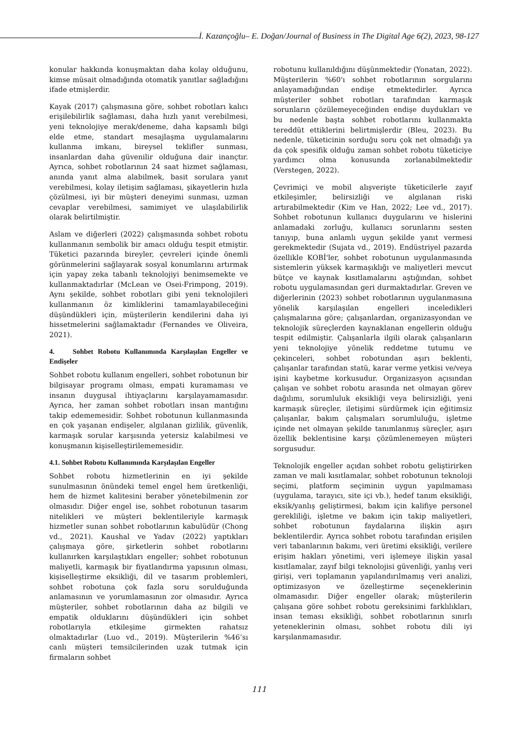İ. Kazançoğlu– E. Doğan/Journal of Business in The Digital Age 6(2), 2023, 98-127
konular hakkında konuşmaktan daha kolay olduğunu, kimse müsait olmadığında otomatik yanıtlar sağladığını ifade etmişlerdir.
Kayak (2017) çalışmasına göre, sohbet robotları kalıcı erişilebilirlik sağlaması, daha hızlı yanıt verebilmesi, yeni teknolojiye merak/deneme, daha kapsamlı bilgi elde etme, standart mesajlaşma uygulamalarını kullanma imkanı, bireysel teklifler sunması, insanlardan daha güvenilir olduğuna dair inançtır. Ayrıca, sohbet robotlarının 24 saat hizmet sağlaması, anında yanıt alma alabilmek, basit sorulara yanıt verebilmesi, kolay iletişim sağlaması, şikayetlerin hızla çözülmesi, iyi bir müşteri deneyimi sunması, uzman cevaplar verebilmesi, samimiyet ve ulaşılabilirlik olarak belirtilmiştir.
Aslam ve diğerleri (2022) çalışmasında sohbet robotu kullanmanın sembolik bir amacı olduğu tespit etmiştir. Tüketici pazarında bireyler, çevreleri içinde önemli görünmelerini sağlayarak sosyal konumlarını artırmak için yapay zeka tabanlı teknolojiyi benimsemekte ve kullanmaktadırlar (McLean ve Osei-Frimpong, 2019). Aynı şekilde, sohbet robotları gibi yeni teknolojileri kullanmanın öz kimliklerini tamamlayabileceğini düşündükleri için, müşterilerin kendilerini daha iyi hissetmelerini sağlamaktadır (Fernandes ve Oliveira, 2021).
4. Sohbet Robotu Kullanımında Karşılaşılan Engeller ve Endişeler
Sohbet robotu kullanım engelleri, sohbet robotunun bir bilgisayar programı olması, empati kuramaması ve insanın duygusal ihtiyaçlarını karşılayamamasıdır. Ayrıca, her zaman sohbet robotları insan mantığını takip edememesidir. Sohbet robotunun kullanmasında en çok yaşanan endişeler, algılanan gizlilik, güvenlik, karmaşık sorular karşısında yetersiz kalabilmesi ve konuşmanın kişiselleştirilememesidir.
4.1. Sohbet Robotu Kullanımında Karşılaşılan Engeller
Sohbet robotu hizmetlerinin en iyi şekilde sunulmasının önündeki temel engel hem üretkenliği, hem de hizmet kalitesini beraber yönetebilmenin zor olmasıdır. Diğer engel ise, sohbet robotunun tasarım nitelikleri ve müşteri beklentileriyle karmaşık hizmetler sunan sohbet robotlarının kabulüdür (Chong vd., 2021). Kaushal ve Yadav (2022) yaptıkları çalışmaya göre, şirketlerin sohbet robotlarını kullanırken karşılaştıkları engeller; sohbet robotunun maliyetli, karmaşık bir fiyatlandırma yapısının olması, kişiselleştirme eksikliği, dil ve tasarım problemleri, sohbet robotuna çok fazla soru sorulduğunda anlamasının ve yorumlamasının zor olmasıdır. Ayrıca müşteriler, sohbet robotlarının daha az bilgili ve empatik olduklarını düşündükleri için sohbet robotlarıyla etkileşime girmekten rahatsız olmaktadırlar (Luo vd., 2019). Müşterilerin %46’sı canlı müşteri temsilcilerinden uzak tutmak için firmaların sohbet
robotunu kullanıldığını düşünmektedir (Yonatan, 2022). Müşterilerin %60'ı sohbet robotlarının sorgularını anlayamadığından endişe etmektedirler. Ayrıca müşteriler sohbet robotları tarafından karmaşık sorunların çözülemeyeceğinden endişe duydukları ve bu nedenle başta sohbet robotlarını kullanmakta tereddüt ettiklerini belirtmişlerdir (Bleu, 2023). Bu nedenle, tüketicinin sorduğu soru çok net olmadığı ya da çok spesifik olduğu zaman sohbet robotu tüketiciye yardımcı olma konusunda zorlanabilmektedir (Verstegen, 2022).
Çevrimiçi ve mobil alışverişte tüketicilerle zayıf etkileşimler, belirsizliği ve algılanan riski artırabilmektedir (Kim ve Han, 2022; Lee vd., 2017). Sohbet robotunun kullanıcı duygularını ve hislerini anlamadaki zorluğu, kullanıcı sorunlarını sesten tanıyıp, buna anlamlı uygun şekilde yanıt vermesi gerekmektedir (Sujata vd., 2019). Endüstriyel pazarda özellikle KOBİ'ler, sohbet robotunun uygulanmasında sistemlerin yüksek karmaşıklığı ve maliyetleri mevcut bütçe ve kaynak kısıtlamalarını aştığından, sohbet robotu uygulamasından geri durmaktadırlar. Greven ve diğerlerinin (2023) sohbet robotlarının uygulanmasına yönelik karşılaşılan engelleri inceledikleri çalışmalarına göre; çalışanlardan, organizasyondan ve teknolojik süreçlerden kaynaklanan engellerin olduğu tespit edilmiştir. Çalışanlarla ilgili olarak çalışanların yeni teknolojiye yönelik reddetme tutumu ve çekinceleri, sohbet robotundan aşırı beklenti, çalışanlar tarafından statü, karar verme yetkisi ve/veya işini kaybetme korkusudur. Organizasyon açısından çalışan ve sohbet robotu arasında net olmayan görev dağılımı, sorumluluk eksikliği veya belirsizliği, yeni karmaşık süreçler, iletişimi sürdürmek için eğitimsiz çalışanlar, bakım çalışmaları sorumluluğu, işletme içinde net olmayan şekilde tanımlanmış süreçler, aşırı özellik beklentisine karşı çözümlenemeyen müşteri sorgusudur.
Teknolojik engeller açıdan sohbet robotu geliştirirken zaman ve mali kısıtlamalar, sohbet robotunun teknoloji seçimi, platform seçiminin uygun yapılmaması (uygulama, tarayıcı, site içi vb.), hedef tanım eksikliği, eksik/yanlış geliştirmesi, bakım için kalifiye personel gerekliliği, işletme ve bakım için takip maliyetleri, sohbet robotunun faydalarına ilişkin aşırı beklentilerdir. Ayrıca sohbet robotu tarafından erişilen veri tabanlarının bakımı, veri üretimi eksikliği, verilere erişim hakları yönetimi, veri işlemeye ilişkin yasal kısıtlamalar, zayıf bilgi teknolojisi güvenliği, yanlış veri girişi, veri toplamanın yapılandırılmamış veri analizi, optimizasyon ve özelleştirme seçeneklerinin olmamasıdır. Diğer engeller olarak; müşterilerin çalışana göre sohbet robotu gereksinimi farklılıkları, insan teması eksikliği, sohbet robotlarının sınırlı yeteneklerinin olması, sohbet robotu dili iyi karşılanmamasıdır.
111